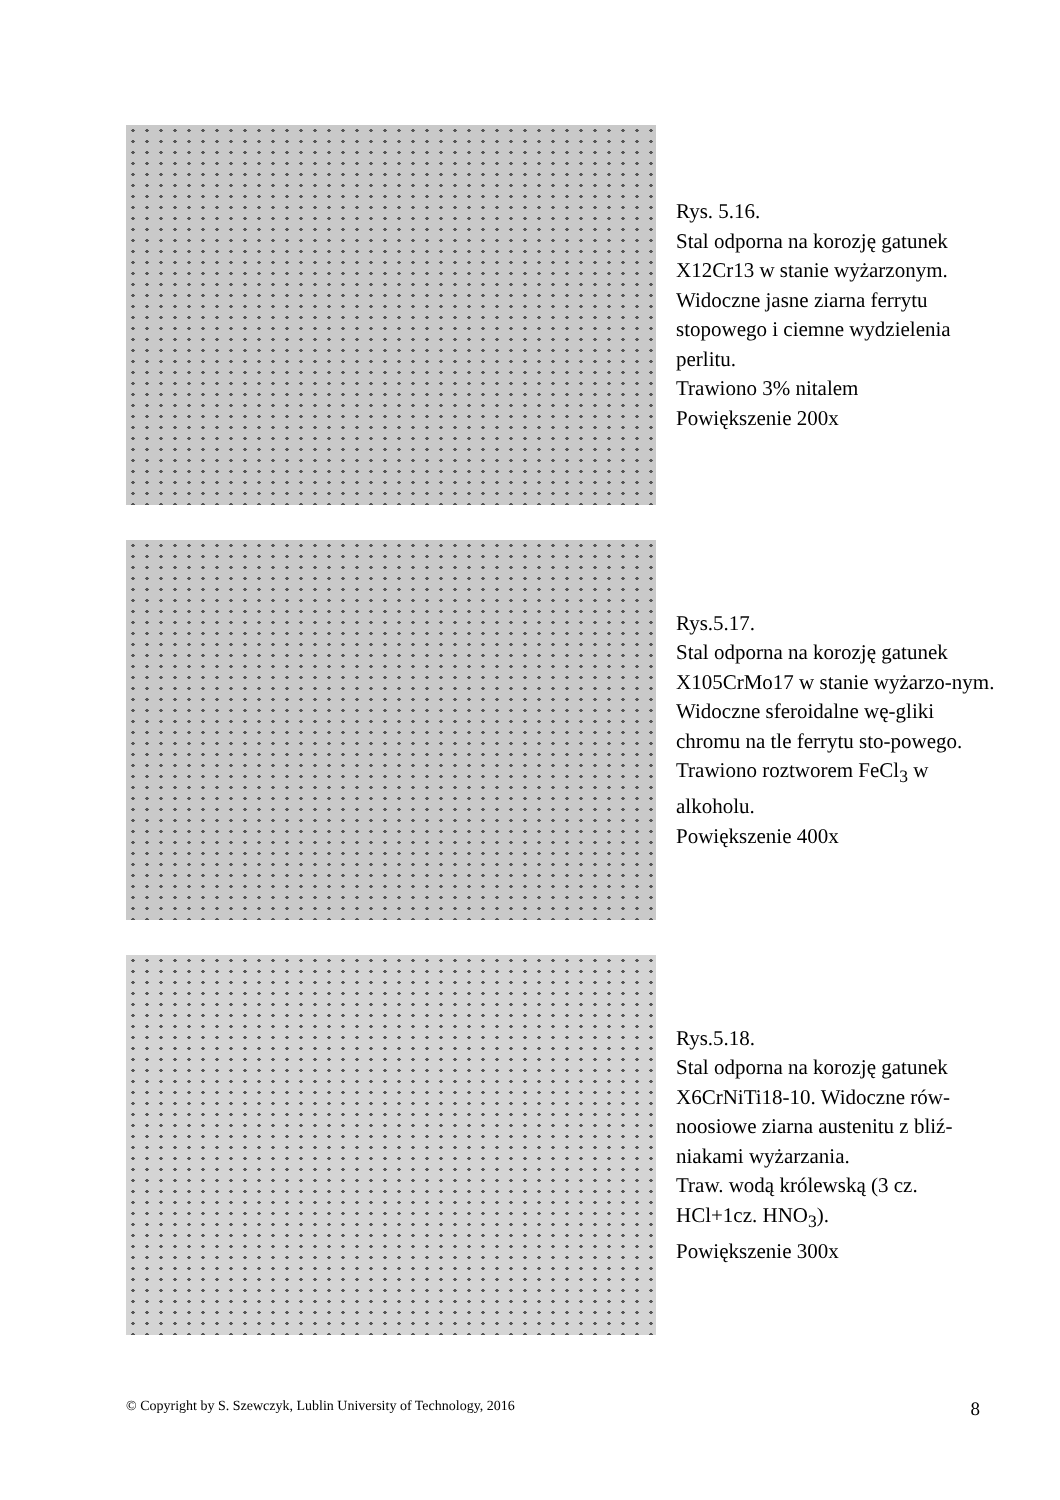Rys. 5.16.
Stal odporna na korozję gatunek X12Cr13 w stanie wyżarzonym. Widoczne jasne ziarna ferrytu stopowego i ciemne wydzielenia perlitu.
Trawiono 3% nitalem
Powiększenie 200x
Rys.5.17.
Stal odporna na korozję gatunek X105CrMo17 w stanie wyżarzo-nym. Widoczne sferoidalne wę-gliki chromu na tle ferrytu sto-powego.
Trawiono roztworem FeCl<sub>3</sub> w alkoholu.
Powiększenie 400x
Rys.5.18.
Stal odporna na korozję gatunek X6CrNiTi18-10. Widoczne rów-noosiowe ziarna austenitu z bliź-niakami wyżarzania.
Traw. wodą królewską (3 cz. HCl+1cz. HNO<sub>3</sub>).
Powiększenie 300x
© Copyright by S. Szewczyk, Lublin University of Technology, 2016 8